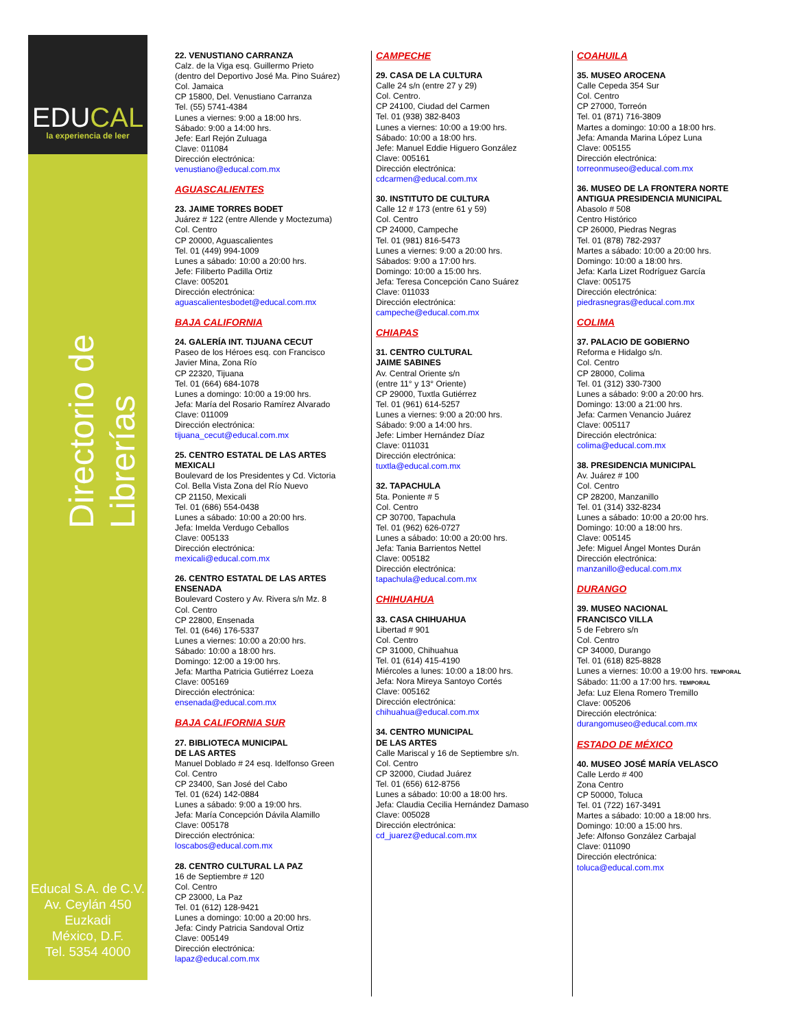EDUCAL
la experiencia de leer
Directorio de Librerías
Educal S.A. de C.V.
Av. Ceylán 450
Euzkadi
México, D.F.
Tel. 5354 4000
22. VENUSTIANO CARRANZA
Calz. de la Viga esq. Guillermo Prieto
(dentro del Deportivo José Ma. Pino Suárez)
Col. Jamaica
CP 15800, Del. Venustiano Carranza
Tel. (55) 5741-4384
Lunes a viernes: 9:00 a 18:00 hrs.
Sábado: 9:00 a 14:00 hrs.
Jefe: Earl Rejón Zuluaga
Clave: 011084
Dirección electrónica:
venustiano@educal.com.mx
AGUASCALIENTES
23. JAIME TORRES BODET
Juárez # 122 (entre Allende y Moctezuma)
Col. Centro
CP 20000, Aguascalientes
Tel. 01 (449) 994-1009
Lunes a sábado: 10:00 a 20:00 hrs.
Jefe: Filiberto Padilla Ortiz
Clave: 005201
Dirección electrónica:
aguascalientesbodet@educal.com.mx
BAJA CALIFORNIA
24. GALERÍA INT. TIJUANA CECUT
Paseo de los Héroes esq. con Francisco
Javier Mina, Zona Río
CP 22320, Tijuana
Tel. 01 (664) 684-1078
Lunes a domingo: 10:00 a 19:00 hrs.
Jefa: María del Rosario Ramírez Alvarado
Clave: 011009
Dirección electrónica:
tijuana_cecut@educal.com.mx
25. CENTRO ESTATAL DE LAS ARTES
MEXICALI
Boulevard de los Presidentes y Cd. Victoria
Col. Bella Vista Zona del Río Nuevo
CP 21150, Mexicali
Tel. 01 (686) 554-0438
Lunes a sábado: 10:00 a 20:00 hrs.
Jefa: Imelda Verdugo Ceballos
Clave: 005133
Dirección electrónica:
mexicali@educal.com.mx
26. CENTRO ESTATAL DE LAS ARTES
ENSENADA
Boulevard Costero y Av. Rivera s/n Mz. 8
Col. Centro
CP 22800, Ensenada
Tel. 01 (646) 176-5337
Lunes a viernes: 10:00 a 20:00 hrs.
Sábado: 10:00 a 18:00 hrs.
Domingo: 12:00 a 19:00 hrs.
Jefa: Martha Patricia Gutiérrez Loeza
Clave: 005169
Dirección electrónica:
ensenada@educal.com.mx
BAJA CALIFORNIA SUR
27. BIBLIOTECA MUNICIPAL
DE LAS ARTES
Manuel Doblado # 24 esq. Idelfonso Green
Col. Centro
CP 23400, San José del Cabo
Tel. 01 (624) 142-0884
Lunes a sábado: 9:00 a 19:00 hrs.
Jefa: María Concepción Dávila Alamillo
Clave: 005178
Dirección electrónica:
loscabos@educal.com.mx
28. CENTRO CULTURAL LA PAZ
16 de Septiembre # 120
Col. Centro
CP 23000, La Paz
Tel. 01 (612) 128-9421
Lunes a domingo: 10:00 a 20:00 hrs.
Jefa: Cindy Patricia Sandoval Ortiz
Clave: 005149
Dirección electrónica:
lapaz@educal.com.mx
CAMPECHE
29. CASA DE LA CULTURA
Calle 24 s/n (entre 27 y 29)
Col. Centro.
CP 24100, Ciudad del Carmen
Tel. 01 (938) 382-8403
Lunes a viernes: 10:00 a 19:00 hrs.
Sábado: 10:00 a 18:00 hrs.
Jefe: Manuel Eddie Higuero González
Clave: 005161
Dirección electrónica:
cdcarmen@educal.com.mx
30. INSTITUTO DE CULTURA
Calle 12 # 173 (entre 61 y 59)
Col. Centro
CP 24000, Campeche
Tel. 01 (981) 816-5473
Lunes a viernes: 9:00 a 20:00 hrs.
Sábados: 9:00 a 17:00 hrs.
Domingo: 10:00 a 15:00 hrs.
Jefa: Teresa Concepción Cano Suárez
Clave: 011033
Dirección electrónica:
campeche@educal.com.mx
CHIAPAS
31. CENTRO CULTURAL
JAIME SABINES
Av. Central Oriente s/n
(entre 11° y 13° Oriente)
CP 29000, Tuxtla Gutiérrez
Tel. 01 (961) 614-5257
Lunes a viernes: 9:00 a 20:00 hrs.
Sábado: 9:00 a 14:00 hrs.
Jefe: Limber Hernández Díaz
Clave: 011031
Dirección electrónica:
tuxtla@educal.com.mx
32. TAPACHULA
5ta. Poniente # 5
Col. Centro
CP 30700, Tapachula
Tel. 01 (962) 626-0727
Lunes a sábado: 10:00 a 20:00 hrs.
Jefa: Tania Barrientos Nettel
Clave: 005182
Dirección electrónica:
tapachula@educal.com.mx
CHIHUAHUA
33. CASA CHIHUAHUA
Libertad # 901
Col. Centro
CP 31000, Chihuahua
Tel. 01 (614) 415-4190
Miércoles a lunes: 10:00 a 18:00 hrs.
Jefa: Nora Mireya Santoyo Cortés
Clave: 005162
Dirección electrónica:
chihuahua@educal.com.mx
34. CENTRO MUNICIPAL
DE LAS ARTES
Calle Mariscal y 16 de Septiembre s/n.
Col. Centro
CP 32000, Ciudad Juárez
Tel. 01 (656) 612-8756
Lunes a sábado: 10:00 a 18:00 hrs.
Jefa: Claudia Cecilia Hernández Damaso
Clave: 005028
Dirección electrónica:
cd_juarez@educal.com.mx
COAHUILA
35. MUSEO AROCENA
Calle Cepeda 354 Sur
Col. Centro
CP 27000, Torreón
Tel. 01 (871) 716-3809
Martes a domingo: 10:00 a 18:00 hrs.
Jefa: Amanda Marina López Luna
Clave: 005155
Dirección electrónica:
torreonmuseo@educal.com.mx
36. MUSEO DE LA FRONTERA NORTE
ANTIGUA PRESIDENCIA MUNICIPAL
Abasolo # 508
Centro Histórico
CP 26000, Piedras Negras
Tel. 01 (878) 782-2937
Martes a sábado: 10:00 a 20:00 hrs.
Domingo: 10:00 a 18:00 hrs.
Jefa: Karla Lizet Rodríguez García
Clave: 005175
Dirección electrónica:
piedrasnegras@educal.com.mx
COLIMA
37. PALACIO DE GOBIERNO
Reforma e Hidalgo s/n.
Col. Centro
CP 28000, Colima
Tel. 01 (312) 330-7300
Lunes a sábado: 9:00 a 20:00 hrs.
Domingo: 13:00 a 21:00 hrs.
Jefa: Carmen Venancio Juárez
Clave: 005117
Dirección electrónica:
colima@educal.com.mx
38. PRESIDENCIA MUNICIPAL
Av. Juárez # 100
Col. Centro
CP 28200, Manzanillo
Tel. 01 (314) 332-8234
Lunes a sábado: 10:00 a 20:00 hrs.
Domingo: 10:00 a 18:00 hrs.
Clave: 005145
Jefe: Miguel Ángel Montes Durán
Dirección electrónica:
manzanillo@educal.com.mx
DURANGO
39. MUSEO NACIONAL
FRANCISCO VILLA
5 de Febrero s/n
Col. Centro
CP 34000, Durango
Tel. 01 (618) 825-8828
Lunes a viernes: 10:00 a 19:00 hrs. TEMPORAL
Sábado: 11:00 a 17:00 hrs. TEMPORAL
Jefa: Luz Elena Romero Tremillo
Clave: 005206
Dirección electrónica:
durangomuseo@educal.com.mx
ESTADO DE MÉXICO
40. MUSEO JOSÉ MARÍA VELASCO
Calle Lerdo # 400
Zona Centro
CP 50000, Toluca
Tel. 01 (722) 167-3491
Martes a sábado: 10:00 a 18:00 hrs.
Domingo: 10:00 a 15:00 hrs.
Jefe: Alfonso González Carbajal
Clave: 011090
Dirección electrónica:
toluca@educal.com.mx